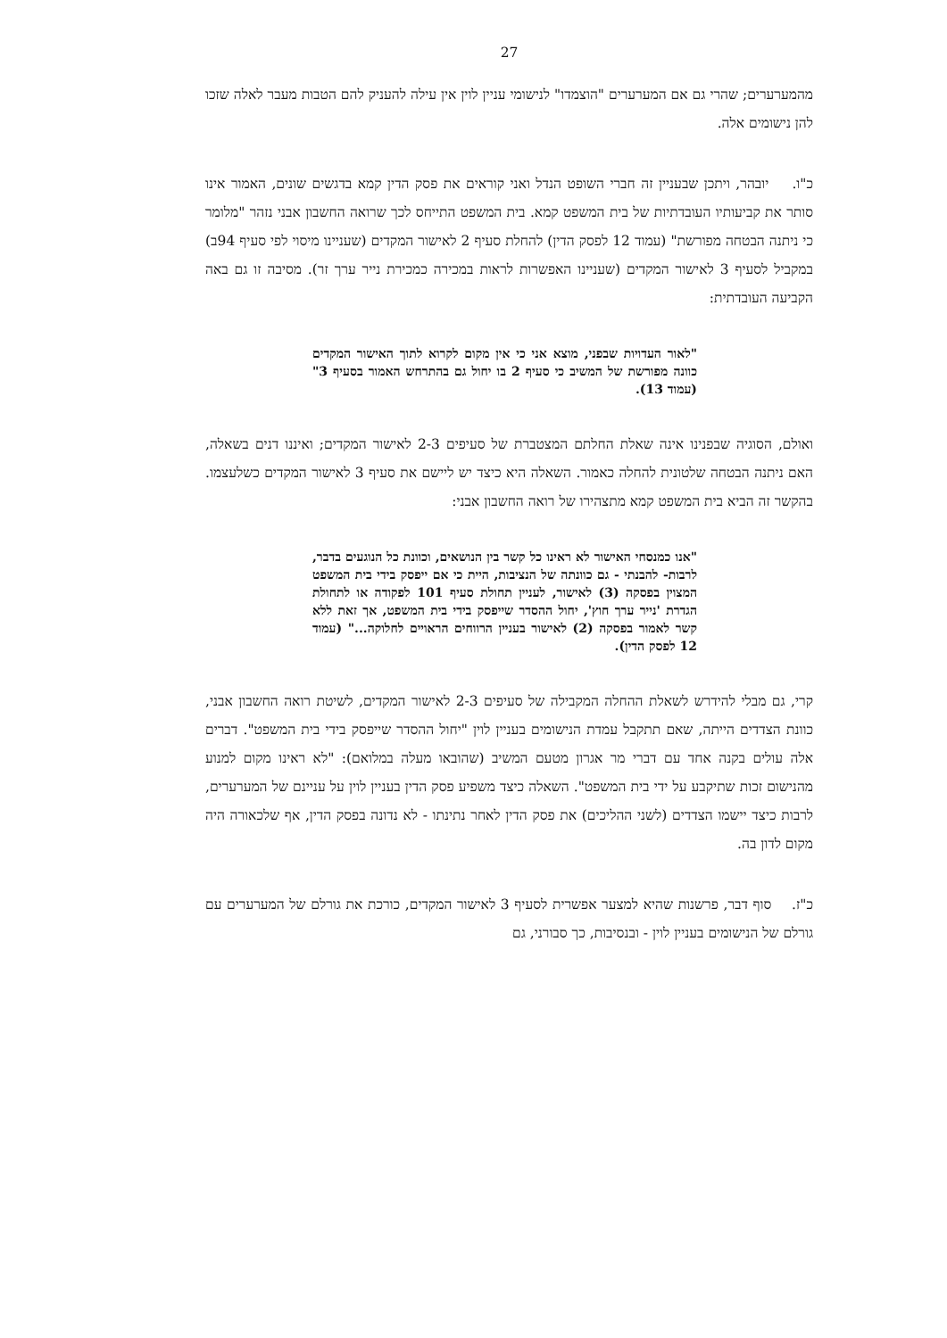27
מהמערערים; שהרי גם אם המערערים "הוצמדו" לנישומי עניין לוין אין עילה להעניק להם הטבות מעבר לאלה שזכו להן נישומים אלה.
כ"ו. יובהר, ויתכן שבעניין זה חברי השופט הנדל ואני קוראים את פסק הדין קמא בדגשים שונים, האמור אינו סותר את קביעותיו העובדתיות של בית המשפט קמא. בית המשפט התייחס לכך שרואה החשבון אבני נזהר "מלומר כי ניתנה הבטחה מפורשת" (עמוד 12 לפסק הדין) להחלת סעיף 2 לאישור המקדים (שעניינו מיסוי לפי סעיף 94ב) במקביל לסעיף 3 לאישור המקדים (שעניינו האפשרות לראות במכירה כמכירת נייר ערך זר). מסיבה זו גם באה הקביעה העובדתית:
"לאור העדויות שבפני, מוצא אני כי אין מקום לקרוא לתוך האישור המקדים כוונה מפורשת של המשיב כי סעיף 2 בו יחול גם בהתרחש האמור בסעיף 3" (עמוד 13).
ואולם, הסוגיה שבפנינו אינה שאלת החלתם המצטברת של סעיפים 2-3 לאישור המקדים; ואיננו דנים בשאלה, האם ניתנה הבטחה שלטונית להחלה כאמור. השאלה היא כיצד יש ליישם את סעיף 3 לאישור המקדים כשלעצמו. בהקשר זה הביא בית המשפט קמא מתצהירו של רואה החשבון אבני:
"אנו כמנסחי האישור לא ראינו כל קשר בין הנושאים, וכוונת כל הנוגעים בדבר, לרבות- להבנתי - גם כוונתה של הנציבות, היית כי אם ייפסק בידי בית המשפט המצוין בפסקה (3) לאישור, לעניין תחולת סעיף 101 לפקודה או לתחולת הגדרת 'נייר ערך חוץ', יחול ההסדר שייפסק בידי בית המשפט, אך זאת ללא קשר לאמור בפסקה (2) לאישור בעניין הרווחים הראויים לחלוקה..." (עמוד 12 לפסק הדין).
קרי, גם מבלי להידרש לשאלת ההחלה המקבילה של סעיפים 2-3 לאישור המקדים, לשיטת רואה החשבון אבני, כוונת הצדדים הייתה, שאם תתקבל עמדת הנישומים בעניין לוין "יחול ההסדר שייפסק בידי בית המשפט". דברים אלה עולים בקנה אחד עם דברי מר אגרון מטעם המשיב (שהובאו מעלה במלואם): "לא ראינו מקום למנוע מהנישום זכות שתיקבע על ידי בית המשפט". השאלה כיצד משפיע פסק הדין בעניין לוין על עניינם של המערערים, לרבות כיצד יישמו הצדדים (לשני ההליכים) את פסק הדין לאחר נתינתו - לא נדונה בפסק הדין, אף שלכאורה היה מקום לדון בה.
כ"ז. סוף דבר, פרשנות שהיא למצער אפשרית לסעיף 3 לאישור המקדים, כורכת את גורלם של המערערים עם גורלם של הנישומים בעניין לוין - ובנסיבות, כך סבורני, גם